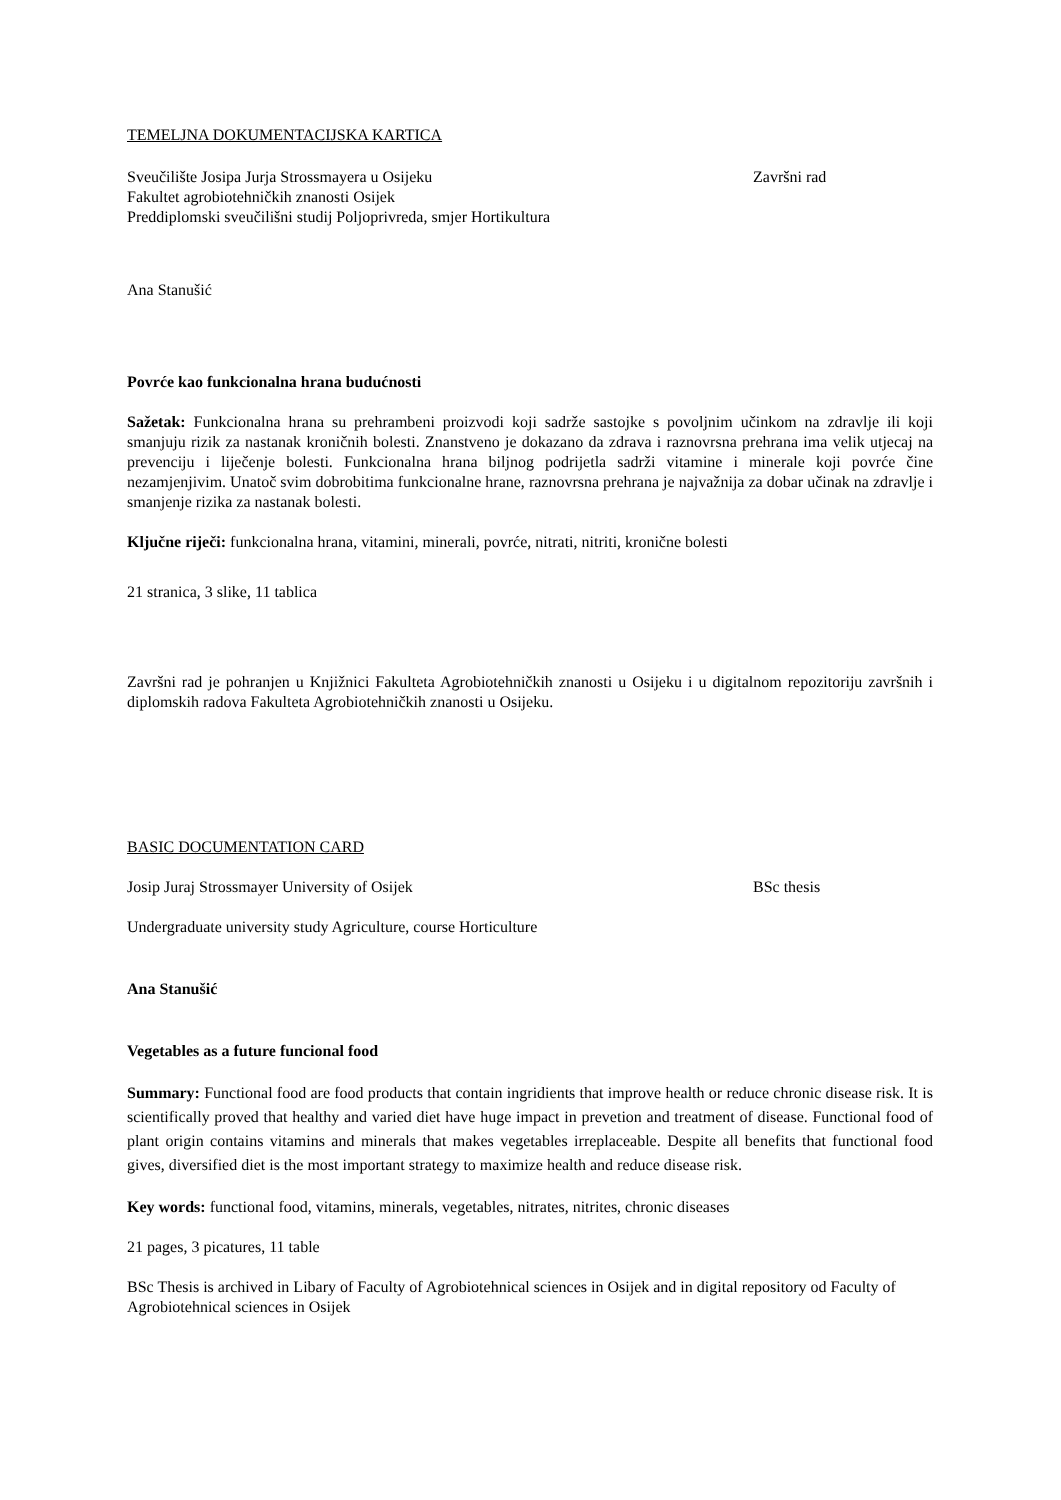TEMELJNA DOKUMENTACIJSKA KARTICA
Sveučilište Josipa Jurja Strossmayera u Osijeku Završni rad
Fakultet agrobiotehničkih znanosti Osijek
Preddiplomski sveučilišni studij Poljoprivreda, smjer Hortikultura
Ana Stanušić
Povrće kao funkcionalna hrana budućnosti
Sažetak: Funkcionalna hrana su prehrambeni proizvodi koji sadrže sastojke s povoljnim učinkom na zdravlje ili koji smanjuju rizik za nastanak kroničnih bolesti. Znanstveno je dokazano da zdrava i raznovrsna prehrana ima velik utjecaj na prevenciju i liječenje bolesti. Funkcionalna hrana biljnog podrijetla sadrži vitamine i minerale koji povrće čine nezamjenjivim. Unatoč svim dobrobitima funkcionalne hrane, raznovrsna prehrana je najvažnija za dobar učinak na zdravlje i smanjenje rizika za nastanak bolesti.
Ključne riječi: funkcionalna hrana, vitamini, minerali, povrće, nitrati, nitriti, kronične bolesti
21 stranica, 3 slike, 11 tablica
Završni rad je pohranjen u Knjižnici Fakulteta Agrobiotehničkih znanosti u Osijeku i u digitalnom repozitoriju završnih i diplomskih radova Fakulteta Agrobiotehničkih znanosti u Osijeku.
BASIC DOCUMENTATION CARD
Josip Juraj Strossmayer University of Osijek BSc thesis
Undergraduate university study Agriculture, course Horticulture
Ana Stanušić
Vegetables as a future funcional food
Summary: Functional food are food products that contain ingridients that improve health or reduce chronic disease risk. It is scientifically proved that healthy and varied diet have huge impact in prevetion and treatment of disease. Functional food of plant origin contains vitamins and minerals that makes vegetables irreplaceable. Despite all benefits that functional food gives, diversified diet is the most important strategy to maximize health and reduce disease risk.
Key words: functional food, vitamins, minerals, vegetables, nitrates, nitrites, chronic diseases
21 pages, 3 picatures, 11 table
BSc Thesis is archived in Libary of Faculty of Agrobiotehnical sciences in Osijek and in digital repository od Faculty of Agrobiotehnical sciences in Osijek